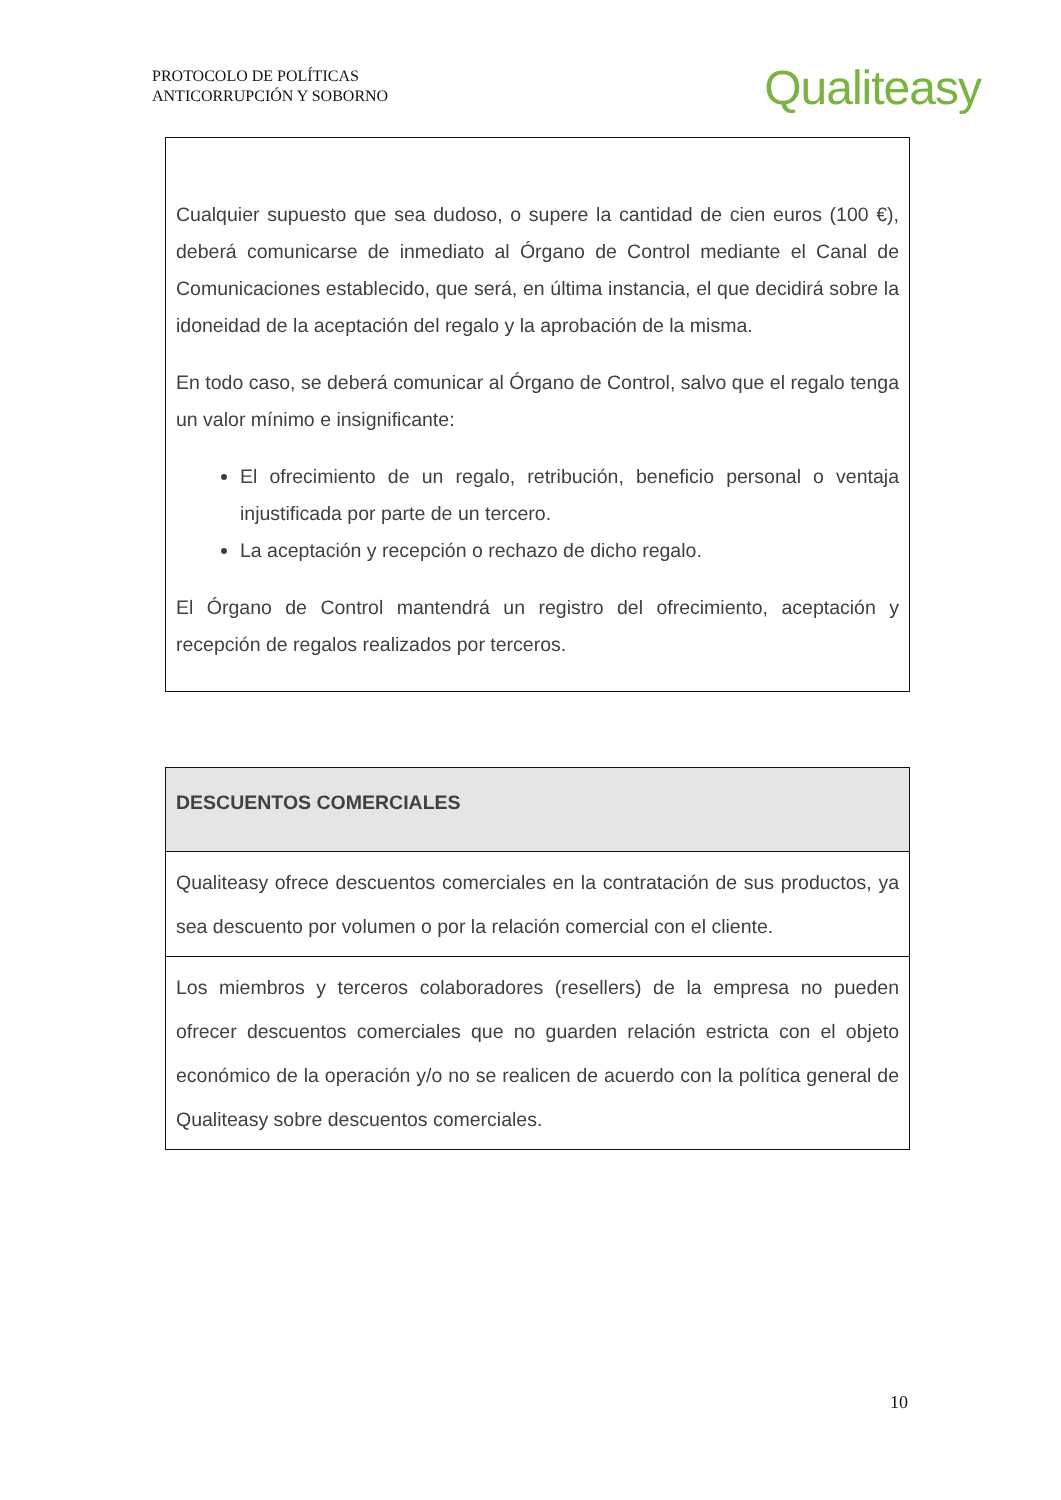PROTOCOLO DE POLÍTICAS
ANTICORRUPCIÓN Y SOBORNO
Qualiteasy
| Cualquier supuesto que sea dudoso, o supere la cantidad de cien euros (100 €), deberá comunicarse de inmediato al Órgano de Control mediante el Canal de Comunicaciones establecido, que será, en última instancia, el que decidirá sobre la idoneidad de la aceptación del regalo y la aprobación de la misma. En todo caso, se deberá comunicar al Órgano de Control, salvo que el regalo tenga un valor mínimo e insignificante: El ofrecimiento de un regalo, retribución, beneficio personal o ventaja injustificada por parte de un tercero. La aceptación y recepción o rechazo de dicho regalo. El Órgano de Control mantendrá un registro del ofrecimiento, aceptación y recepción de regalos realizados por terceros. |
| DESCUENTOS COMERCIALES |
| Qualiteasy ofrece descuentos comerciales en la contratación de sus productos, ya sea descuento por volumen o por la relación comercial con el cliente. |
| Los miembros y terceros colaboradores (resellers) de la empresa no pueden ofrecer descuentos comerciales que no guarden relación estricta con el objeto económico de la operación y/o no se realicen de acuerdo con la política general de Qualiteasy sobre descuentos comerciales. |
10